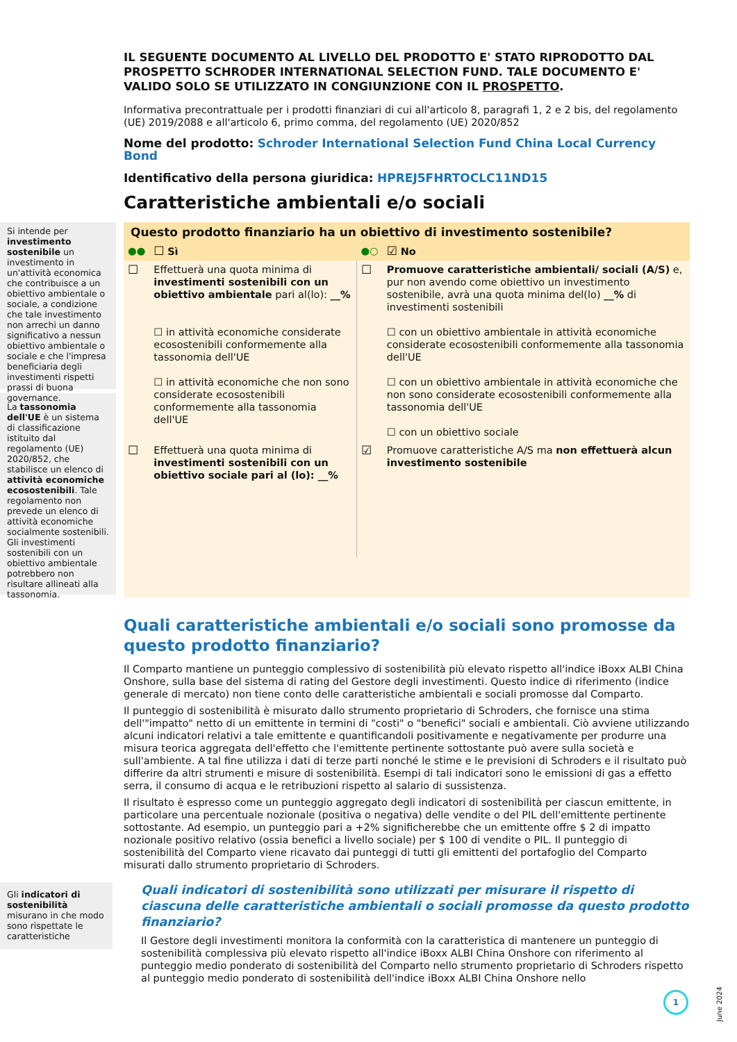IL SEGUENTE DOCUMENTO AL LIVELLO DEL PRODOTTO E' STATO RIPRODOTTO DAL PROSPETTO SCHRODER INTERNATIONAL SELECTION FUND. TALE DOCUMENTO E' VALIDO SOLO SE UTILIZZATO IN CONGIUNZIONE CON IL PROSPETTO.
Informativa precontrattuale per i prodotti finanziari di cui all'articolo 8, paragrafi 1, 2 e 2 bis, del regolamento (UE) 2019/2088 e all'articolo 6, primo comma, del regolamento (UE) 2020/852
Nome del prodotto: Schroder International Selection Fund China Local Currency Bond
Identificativo della persona giuridica: HPREJ5FHRTOCLC11ND15
Caratteristiche ambientali e/o sociali
Si intende per investimento sostenibile un investimento in un'attività economica che contribuisce a un obiettivo ambientale o sociale, a condizione che tale investimento non arrechi un danno significativo a nessun obiettivo ambientale o sociale e che l'impresa beneficiaria degli investimenti rispetti prassi di buona governance.
La tassonomia dell'UE è un sistema di classificazione istituito dal regolamento (UE) 2020/852, che stabilisce un elenco di attività economiche ecosostenibili. Tale regolamento non prevede un elenco di attività economiche socialmente sostenibili. Gli investimenti sostenibili con un obiettivo ambientale potrebbero non risultare allineati alla tassonomia.
| Questo prodotto finanziario ha un obiettivo di investimento sostenibile? | | | |
| ●● | ☐ Sì | ●○ | ☑ No |
| ☐ | Effettuerà una quota minima di investimenti sostenibili con un obiettivo ambientale pari al(lo): __% ☐ in attività economiche considerate ecosostenibili conformemente alla tassonomia dell'UE ☐ in attività economiche che non sono considerate ecosostenibili conformemente alla tassonomia dell'UE | ☐ | Promuove caratteristiche ambientali/ sociali (A/S) e, pur non avendo come obiettivo un investimento sostenibile, avrà una quota minima del(lo) __% di investimenti sostenibili ☐ con un obiettivo ambientale in attività economiche considerate ecosostenibili conformemente alla tassonomia dell'UE ☐ con un obiettivo ambientale in attività economiche che non sono considerate ecosostenibili conformemente alla tassonomia dell'UE ☐ con un obiettivo sociale |
| ☐ | Effettuerà una quota minima di investimenti sostenibili con un obiettivo sociale pari al (lo): __% | ☑ | Promuove caratteristiche A/S ma non effettuerà alcun investimento sostenibile |
Quali caratteristiche ambientali e/o sociali sono promosse da questo prodotto finanziario?
Il Comparto mantiene un punteggio complessivo di sostenibilità più elevato rispetto all'indice iBoxx ALBI China Onshore, sulla base del sistema di rating del Gestore degli investimenti. Questo indice di riferimento (indice generale di mercato) non tiene conto delle caratteristiche ambientali e sociali promosse dal Comparto.
Il punteggio di sostenibilità è misurato dallo strumento proprietario di Schroders, che fornisce una stima dell'"impatto" netto di un emittente in termini di "costi" o "benefici" sociali e ambientali. Ciò avviene utilizzando alcuni indicatori relativi a tale emittente e quantificandoli positivamente e negativamente per produrre una misura teorica aggregata dell'effetto che l'emittente pertinente sottostante può avere sulla società e sull'ambiente. A tal fine utilizza i dati di terze parti nonché le stime e le previsioni di Schroders e il risultato può differire da altri strumenti e misure di sostenibilità. Esempi di tali indicatori sono le emissioni di gas a effetto serra, il consumo di acqua e le retribuzioni rispetto al salario di sussistenza.
Il risultato è espresso come un punteggio aggregato degli indicatori di sostenibilità per ciascun emittente, in particolare una percentuale nozionale (positiva o negativa) delle vendite o del PIL dell'emittente pertinente sottostante. Ad esempio, un punteggio pari a +2% significherebbe che un emittente offre $ 2 di impatto nozionale positivo relativo (ossia benefici a livello sociale) per $ 100 di vendite o PIL. Il punteggio di sostenibilità del Comparto viene ricavato dai punteggi di tutti gli emittenti del portafoglio del Comparto misurati dallo strumento proprietario di Schroders.
Gli indicatori di sostenibilità misurano in che modo sono rispettate le caratteristiche
Quali indicatori di sostenibilità sono utilizzati per misurare il rispetto di ciascuna delle caratteristiche ambientali o sociali promosse da questo prodotto finanziario?
Il Gestore degli investimenti monitora la conformità con la caratteristica di mantenere un punteggio di sostenibilità complessiva più elevato rispetto all'indice iBoxx ALBI China Onshore con riferimento al punteggio medio ponderato di sostenibilità del Comparto nello strumento proprietario di Schroders rispetto al punteggio medio ponderato di sostenibilità dell'indice iBoxx ALBI China Onshore nello
1
June 2024